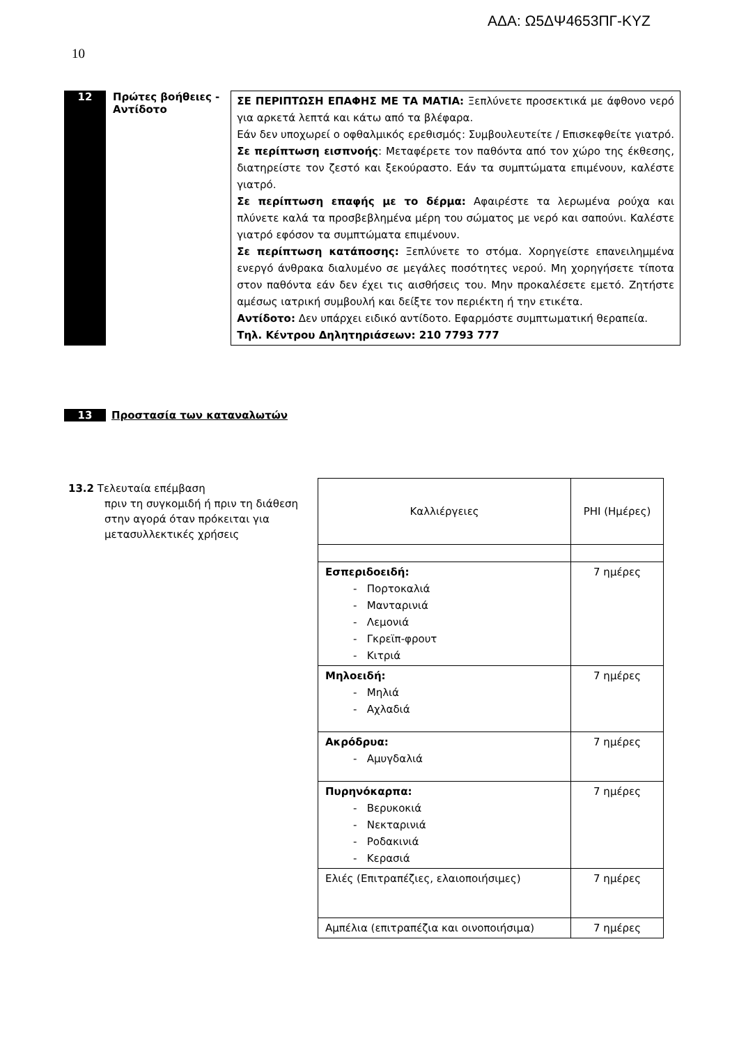ΑΔΑ: Ω5ΔΨ4653ΠΓ-ΚΥΖ
10
12 Πρώτες βοήθειες -
Αντίδοτο
ΣΕ ΠΕΡΙΠΤΩΣΗ ΕΠΑΦΗΣ ΜΕ ΤΑ ΜΑΤΙΑ: Ξεπλύνετε προσεκτικά με άφθονο νερό για αρκετά λεπτά και κάτω από τα βλέφαρα.
Εάν δεν υποχωρεί ο οφθαλμικός ερεθισμός: Συμβουλευτείτε / Επισκεφθείτε γιατρό.
Σε περίπτωση εισπνοής: Μεταφέρετε τον παθόντα από τον χώρο της έκθεσης, διατηρείστε τον ζεστό και ξεκούραστο. Εάν τα συμπτώματα επιμένουν, καλέστε γιατρό.
Σε περίπτωση επαφής με το δέρμα: Αφαιρέστε τα λερωμένα ρούχα και πλύνετε καλά τα προσβεβλημένα μέρη του σώματος με νερό και σαπούνι. Καλέστε γιατρό εφόσον τα συμπτώματα επιμένουν.
Σε περίπτωση κατάποσης: Ξεπλύνετε το στόμα. Χορηγείστε επανειλημμένα ενεργό άνθρακα διαλυμένο σε μεγάλες ποσότητες νερού. Μη χορηγήσετε τίποτα στον παθόντα εάν δεν έχει τις αισθήσεις του. Μην προκαλέσετε εμετό. Ζητήστε αμέσως ιατρική συμβουλή και δείξτε τον περιέκτη ή την ετικέτα.
Αντίδοτο: Δεν υπάρχει ειδικό αντίδοτο. Εφαρμόστε συμπτωματική θεραπεία.
Τηλ. Κέντρου Δηλητηριάσεων: 210 7793 777
13 Προστασία των καταναλωτών
13.2 Τελευταία επέμβαση
πριν τη συγκομιδή ή πριν τη διάθεση στην αγορά όταν πρόκειται για μετασυλλεκτικές χρήσεις
| Καλλιέργειες | PHI (Ημέρες) |
| Εσπεριδοειδή: - Πορτοκαλιά - Μανταρινιά - Λεμονιά - Γκρεϊπ-φρουτ - Κιτριά | 7 ημέρες |
| Μηλοειδή: - Μηλιά - Αχλαδιά | 7 ημέρες |
| Ακρόδρυα: - Αμυγδαλιά | 7 ημέρες |
| Πυρηνόκαρπα: - Βερυκοκιά - Νεκταρινιά - Ροδακινιά - Κερασιά | 7 ημέρες |
| Ελιές (Επιτραπέζιες, ελαιοποιήσιμες) | 7 ημέρες |
| Αμπέλια (επιτραπέζια και οινοποιήσιμα) | 7 ημέρες |